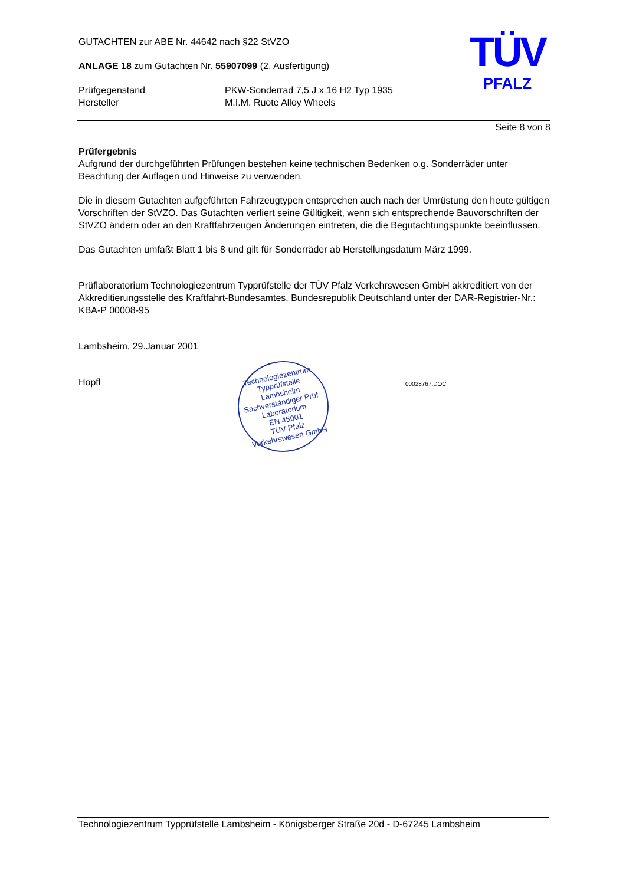TÜV
PFALZ
GUTACHTEN zur ABE Nr. 44642 nach §22 StVZO
ANLAGE 18 zum Gutachten Nr. 55907099 (2. Ausfertigung)
Prüfgegenstand PKW-Sonderrad 7,5 J x 16 H2 Typ 1935
Hersteller M.I.M. Ruote Alloy Wheels
Seite 8 von 8
Prüfergebnis
Aufgrund der durchgeführten Prüfungen bestehen keine technischen Bedenken o.g. Sonderräder unter Beachtung der Auflagen und Hinweise zu verwenden.
Die in diesem Gutachten aufgeführten Fahrzeugtypen entsprechen auch nach der Umrüstung den heute gültigen Vorschriften der StVZO. Das Gutachten verliert seine Gültigkeit, wenn sich entsprechende Bauvorschriften der StVZO ändern oder an den Kraftfahrzeugen Änderungen eintreten, die die Begutachtungspunkte beeinflussen.
Das Gutachten umfaßt Blatt 1 bis 8 und gilt für Sonderräder ab Herstellungsdatum März 1999.
Prüflaboratorium Technologiezentrum Typprüfstelle der TÜV Pfalz Verkehrswesen GmbH akkreditiert von der Akkreditierungsstelle des Kraftfahrt-Bundesamtes. Bundesrepublik Deutschland unter der DAR-Registrier-Nr.: KBA-P 00008-95
Lambsheim, 29.Januar 2001
Höpfl
Technologiezentrum Typprüfstelle
Lambsheim
Sachverständiger Prüf-Laboratorium
EN 45001
TÜV Pfalz Verkehrswesen GmbH
00028767.DOC
Technologiezentrum Typprüfstelle Lambsheim - Königsberger Straße 20d - D-67245 Lambsheim